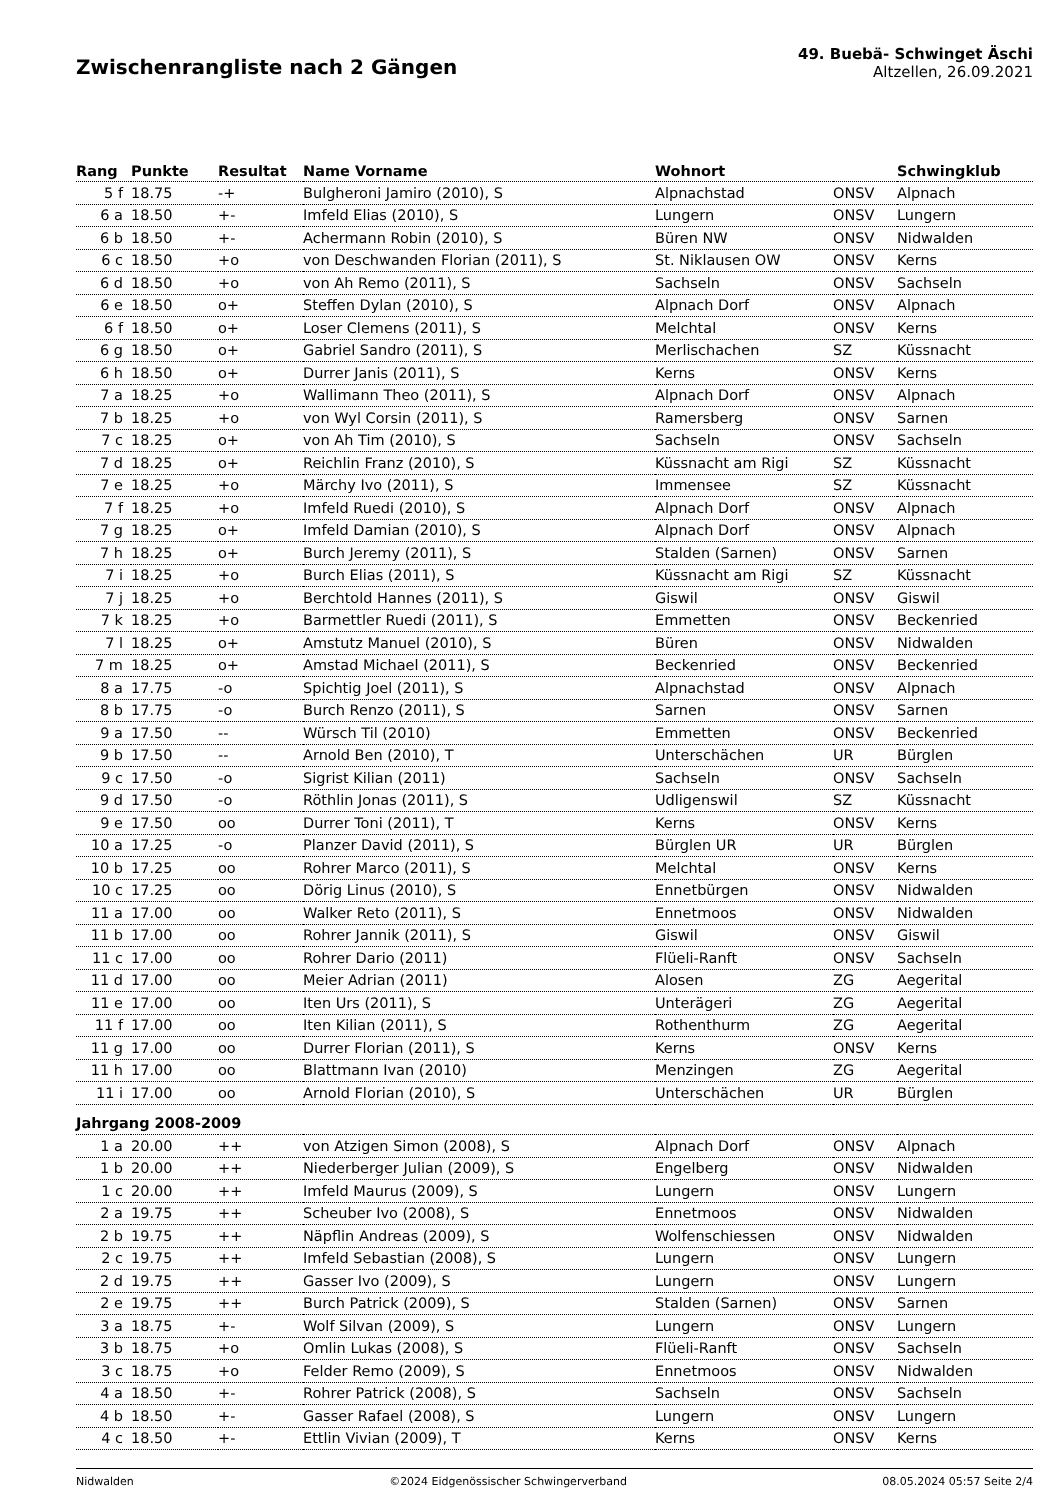Zwischenrangliste nach 2 Gängen
49. Buebä- Schwinget Äschi
Altzellen, 26.09.2021
| Rang | Punkte | Resultat | Name Vorname | Wohnort | | Schwingklub |
| --- | --- | --- | --- | --- | --- | --- |
| 5 f | 18.75 | -+ | Bulgheroni Jamiro (2010), S | Alpnachstad | ONSV | Alpnach |
| 6 a | 18.50 | +- | Imfeld Elias (2010), S | Lungern | ONSV | Lungern |
| 6 b | 18.50 | +- | Achermann Robin (2010), S | Büren NW | ONSV | Nidwalden |
| 6 c | 18.50 | +o | von Deschwanden Florian (2011), S | St. Niklausen OW | ONSV | Kerns |
| 6 d | 18.50 | +o | von Ah Remo (2011), S | Sachseln | ONSV | Sachseln |
| 6 e | 18.50 | o+ | Steffen Dylan (2010), S | Alpnach Dorf | ONSV | Alpnach |
| 6 f | 18.50 | o+ | Loser Clemens (2011), S | Melchtal | ONSV | Kerns |
| 6 g | 18.50 | o+ | Gabriel Sandro (2011), S | Merlischachen | SZ | Küssnacht |
| 6 h | 18.50 | o+ | Durrer Janis (2011), S | Kerns | ONSV | Kerns |
| 7 a | 18.25 | +o | Wallimann Theo (2011), S | Alpnach Dorf | ONSV | Alpnach |
| 7 b | 18.25 | +o | von Wyl Corsin (2011), S | Ramersberg | ONSV | Sarnen |
| 7 c | 18.25 | o+ | von Ah Tim (2010), S | Sachseln | ONSV | Sachseln |
| 7 d | 18.25 | o+ | Reichlin Franz (2010), S | Küssnacht am Rigi | SZ | Küssnacht |
| 7 e | 18.25 | +o | Märchy Ivo (2011), S | Immensee | SZ | Küssnacht |
| 7 f | 18.25 | +o | Imfeld Ruedi (2010), S | Alpnach Dorf | ONSV | Alpnach |
| 7 g | 18.25 | o+ | Imfeld Damian (2010), S | Alpnach Dorf | ONSV | Alpnach |
| 7 h | 18.25 | o+ | Burch Jeremy (2011), S | Stalden (Sarnen) | ONSV | Sarnen |
| 7 i | 18.25 | +o | Burch Elias (2011), S | Küssnacht am Rigi | SZ | Küssnacht |
| 7 j | 18.25 | +o | Berchtold Hannes (2011), S | Giswil | ONSV | Giswil |
| 7 k | 18.25 | +o | Barmettler Ruedi (2011), S | Emmetten | ONSV | Beckenried |
| 7 l | 18.25 | o+ | Amstutz Manuel (2010), S | Büren | ONSV | Nidwalden |
| 7 m | 18.25 | o+ | Amstad Michael (2011), S | Beckenried | ONSV | Beckenried |
| 8 a | 17.75 | -o | Spichtig Joel (2011), S | Alpnachstad | ONSV | Alpnach |
| 8 b | 17.75 | -o | Burch Renzo (2011), S | Sarnen | ONSV | Sarnen |
| 9 a | 17.50 | -- | Würsch Til (2010) | Emmetten | ONSV | Beckenried |
| 9 b | 17.50 | -- | Arnold Ben (2010), T | Unterschächen | UR | Bürglen |
| 9 c | 17.50 | -o | Sigrist Kilian (2011) | Sachseln | ONSV | Sachseln |
| 9 d | 17.50 | -o | Röthlin Jonas (2011), S | Udligenswil | SZ | Küssnacht |
| 9 e | 17.50 | oo | Durrer Toni (2011), T | Kerns | ONSV | Kerns |
| 10 a | 17.25 | -o | Planzer David (2011), S | Bürglen UR | UR | Bürglen |
| 10 b | 17.25 | oo | Rohrer Marco (2011), S | Melchtal | ONSV | Kerns |
| 10 c | 17.25 | oo | Dörig Linus (2010), S | Ennetbürgen | ONSV | Nidwalden |
| 11 a | 17.00 | oo | Walker Reto (2011), S | Ennetmoos | ONSV | Nidwalden |
| 11 b | 17.00 | oo | Rohrer Jannik (2011), S | Giswil | ONSV | Giswil |
| 11 c | 17.00 | oo | Rohrer Dario (2011) | Flüeli-Ranft | ONSV | Sachseln |
| 11 d | 17.00 | oo | Meier Adrian (2011) | Alosen | ZG | Aegerital |
| 11 e | 17.00 | oo | Iten Urs (2011), S | Unterägeri | ZG | Aegerital |
| 11 f | 17.00 | oo | Iten Kilian (2011), S | Rothenthurm | ZG | Aegerital |
| 11 g | 17.00 | oo | Durrer Florian (2011), S | Kerns | ONSV | Kerns |
| 11 h | 17.00 | oo | Blattmann Ivan (2010) | Menzingen | ZG | Aegerital |
| 11 i | 17.00 | oo | Arnold Florian (2010), S | Unterschächen | UR | Bürglen |
| Jahrgang 2008-2009 | | | | | | |
| 1 a | 20.00 | ++ | von Atzigen Simon (2008), S | Alpnach Dorf | ONSV | Alpnach |
| 1 b | 20.00 | ++ | Niederberger Julian (2009), S | Engelberg | ONSV | Nidwalden |
| 1 c | 20.00 | ++ | Imfeld Maurus (2009), S | Lungern | ONSV | Lungern |
| 2 a | 19.75 | ++ | Scheuber Ivo (2008), S | Ennetmoos | ONSV | Nidwalden |
| 2 b | 19.75 | ++ | Näpflin Andreas (2009), S | Wolfenschiessen | ONSV | Nidwalden |
| 2 c | 19.75 | ++ | Imfeld Sebastian (2008), S | Lungern | ONSV | Lungern |
| 2 d | 19.75 | ++ | Gasser Ivo (2009), S | Lungern | ONSV | Lungern |
| 2 e | 19.75 | ++ | Burch Patrick (2009), S | Stalden (Sarnen) | ONSV | Sarnen |
| 3 a | 18.75 | +- | Wolf Silvan (2009), S | Lungern | ONSV | Lungern |
| 3 b | 18.75 | +o | Omlin Lukas (2008), S | Flüeli-Ranft | ONSV | Sachseln |
| 3 c | 18.75 | +o | Felder Remo (2009), S | Ennetmoos | ONSV | Nidwalden |
| 4 a | 18.50 | +- | Rohrer Patrick (2008), S | Sachseln | ONSV | Sachseln |
| 4 b | 18.50 | +- | Gasser Rafael (2008), S | Lungern | ONSV | Lungern |
| 4 c | 18.50 | +- | Ettlin Vivian (2009), T | Kerns | ONSV | Kerns |
Nidwalden ©2024 Eidgenössischer Schwingerverband 08.05.2024 05:57 Seite 2/4